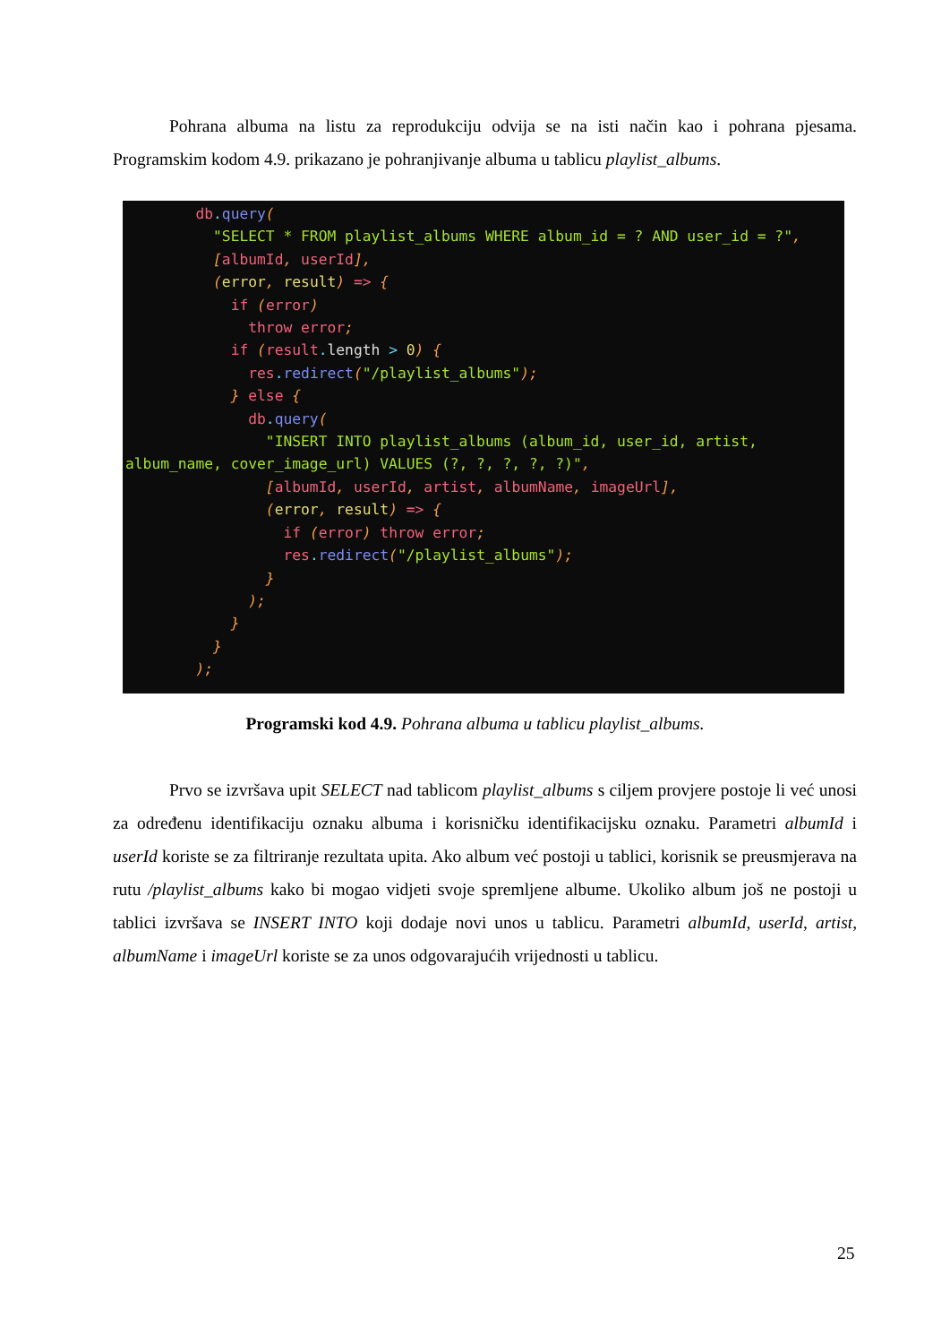Pohrana albuma na listu za reprodukciju odvija se na isti način kao i pohrana pjesama. Programskim kodom 4.9. prikazano je pohranjivanje albuma u tablicu playlist_albums.
        db. query(
          "SELECT * FROM playlist_albums WHERE album_id = ? AND user_id = ?",
          [albumId, userId],
          (error, result) => {
            if (error)
              throw error;
            if (result. length > 0) {
              res. redirect("/playlist_albums");
            } else {
              db. query(
                "INSERT INTO playlist_albums (album_id, user_id, artist,
album_name, cover_image_url) VALUES (?, ?, ?, ?, ?)",
                [albumId, userId, artist, albumName, imageUrl],
                (error, result) => {
                  if (error) throw error;
                  res. redirect("/playlist_albums");
                }
              );
            }
          }
        );
Programski kod 4.9. Pohrana albuma u tablicu playlist_albums.
Prvo se izvršava upit SELECT nad tablicom playlist_albums s ciljem provjere postoje li već unosi za određenu identifikaciju oznaku albuma i korisničku identifikacijsku oznaku. Parametri albumId i userId koriste se za filtriranje rezultata upita. Ako album već postoji u tablici, korisnik se preusmjerava na rutu /playlist_albums kako bi mogao vidjeti svoje spremljene albume. Ukoliko album još ne postoji u tablici izvršava se INSERT INTO koji dodaje novi unos u tablicu. Parametri albumId, userId, artist, albumName i imageUrl koriste se za unos odgovarajućih vrijednosti u tablicu.
25